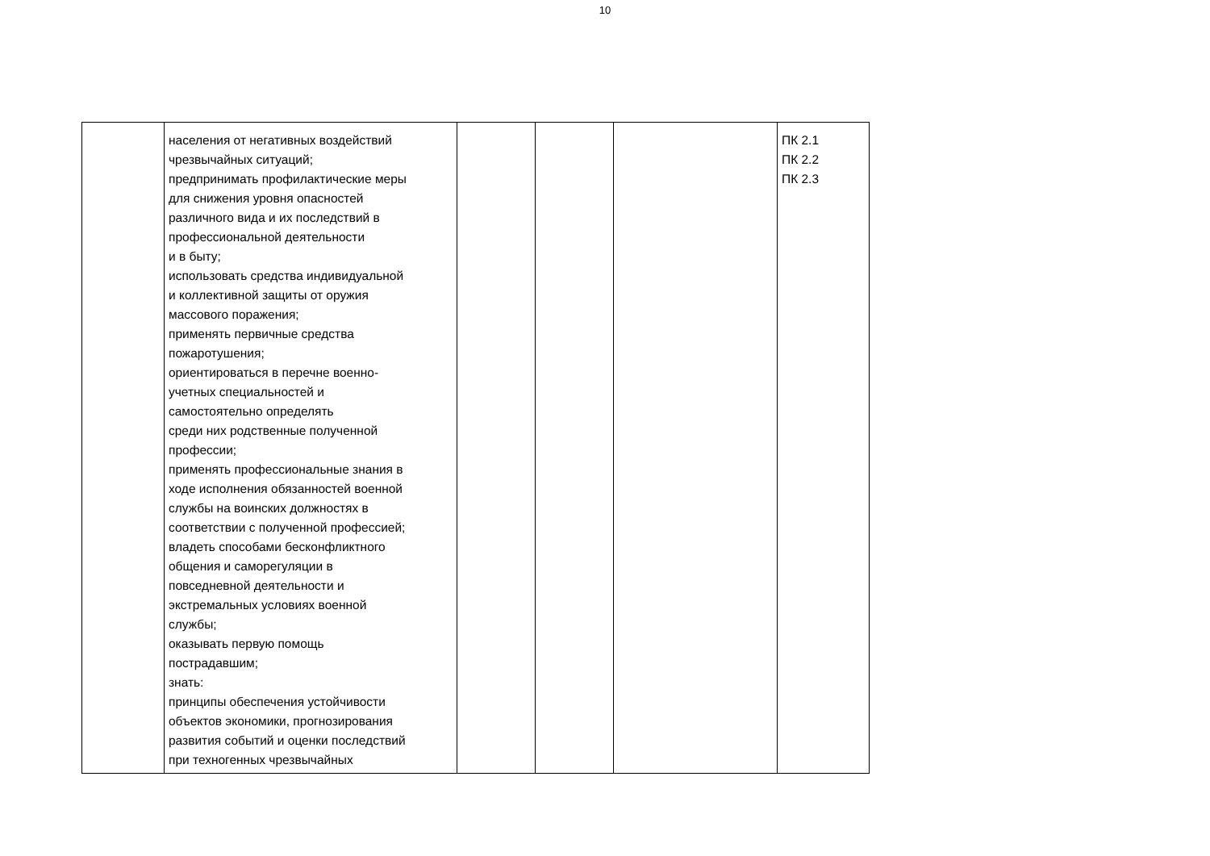10
| | населения от негативных воздействий чрезвычайных ситуаций; предпринимать профилактические меры для снижения уровня опасностей различного вида и их последствий в профессиональной деятельности и в быту; использовать средства индивидуальной и коллективной защиты от оружия массового поражения; применять первичные средства пожаротушения; ориентироваться в перечне военно- учетных специальностей и самостоятельно определять среди них родственные полученной профессии; применять профессиональные знания в ходе исполнения обязанностей военной службы на воинских должностях в соответствии с полученной профессией; владеть способами бесконфликтного общения и саморегуляции в повседневной деятельности и экстремальных условиях военной службы; оказывать первую помощь пострадавшим; знать: принципы обеспечения устойчивости объектов экономики, прогнозирования развития событий и оценки последствий при техногенных чрезвычайных | | | | ПК 2.1 ПК 2.2 ПК 2.3 |